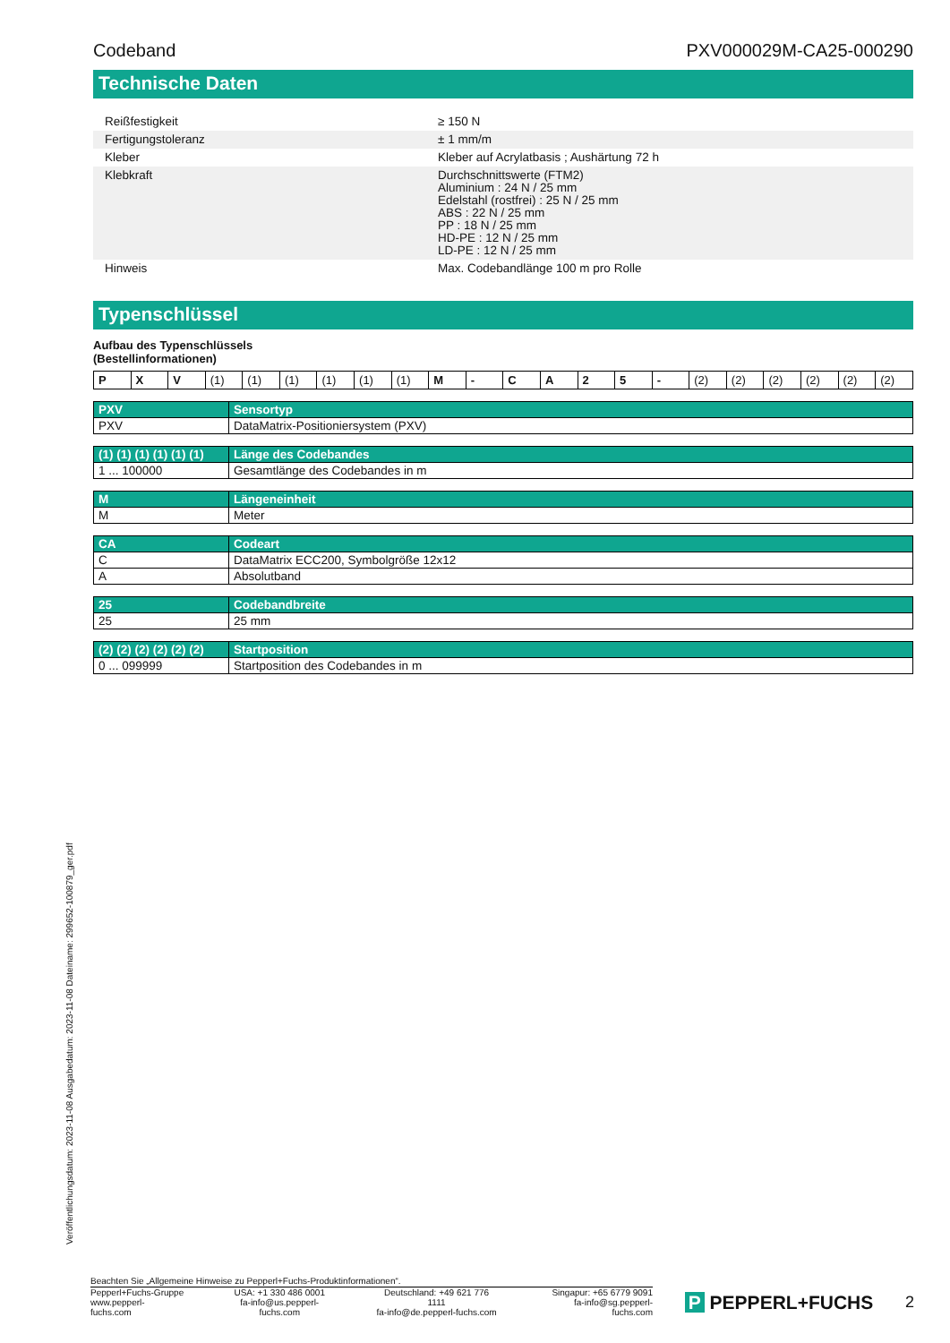Codeband PXV000029M-CA25-000290
Technische Daten
| Reißfestigkeit | | ≥ 150 N |
| Fertigungstoleranz | | ± 1 mm/m |
| Kleber | | Kleber auf Acrylatbasis ; Aushärtung 72 h |
| Klebkraft | | Durchschnittswerte (FTM2) Aluminium : 24 N / 25 mm Edelstahl (rostfrei) : 25 N / 25 mm ABS : 22 N / 25 mm PP : 18 N / 25 mm HD-PE : 12 N / 25 mm LD-PE : 12 N / 25 mm |
| Hinweis | | Max. Codebandlänge 100 m pro Rolle |
Typenschlüssel
Aufbau des Typenschlüssels
(Bestellinformationen)
| P | X | V | (1) | (1) | (1) | (1) | (1) | (1) | M | - | C | A | 2 | 5 | - | (2) | (2) | (2) | (2) | (2) | (2) |
| PXV | Sensortyp |
| PXV | DataMatrix-Positioniersystem (PXV) |
| (1) (1) (1) (1) (1) (1) | Länge des Codebandes |
| 1 ... 100000 | Gesamtlänge des Codebandes in m |
| M | Längeneinheit |
| M | Meter |
| CA | Codeart |
| C | DataMatrix ECC200, Symbolgröße 12x12 |
| A | Absolutband |
| 25 | Codebandbreite |
| 25 | 25 mm |
| (2) (2) (2) (2) (2) (2) | Startposition |
| 0 ... 099999 | Startposition des Codebandes in m |
Veröffentlichungsdatum: 2023-11-08 Ausgabedatum: 2023-11-08 Dateiname: 299652-100879_ger.pdf
Beachten Sie „Allgemeine Hinweise zu Pepperl+Fuchs-Produktinformationen“.
Pepperl+Fuchs-Gruppe
www.pepperl-fuchs.com
USA: +1 330 486 0001
fa-info@us.pepperl-fuchs.com
Deutschland: +49 621 776 1111
fa-info@de.pepperl-fuchs.com
Singapur: +65 6779 9091
fa-info@sg.pepperl-fuchs.com
P PEPPERL+FUCHS
2